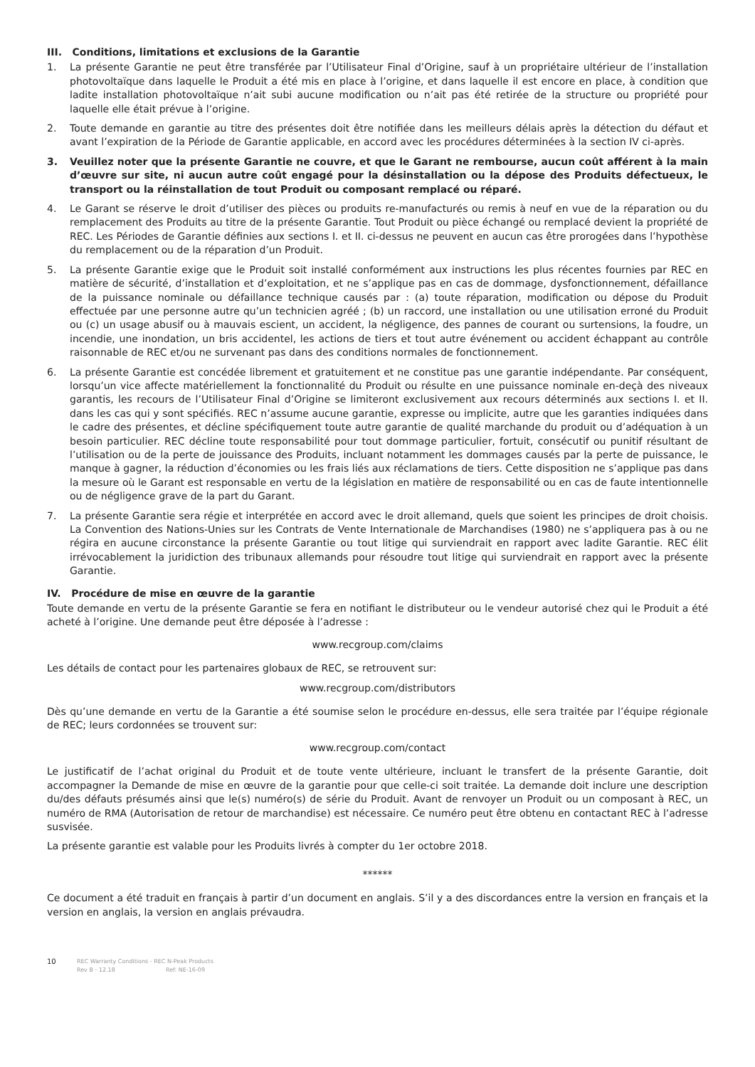III. Conditions, limitations et exclusions de la Garantie
1. La présente Garantie ne peut être transférée par l’Utilisateur Final d’Origine, sauf à un propriétaire ultérieur de l’installation photovoltaïque dans laquelle le Produit a été mis en place à l’origine, et dans laquelle il est encore en place, à condition que ladite installation photovoltaïque n’ait subi aucune modification ou n’ait pas été retirée de la structure ou propriété pour laquelle elle était prévue à l’origine.
2. Toute demande en garantie au titre des présentes doit être notifiée dans les meilleurs délais après la détection du défaut et avant l’expiration de la Période de Garantie applicable, en accord avec les procédures déterminées à la section IV ci-après.
3. Veuillez noter que la présente Garantie ne couvre, et que le Garant ne rembourse, aucun coût afférent à la main d’œuvre sur site, ni aucun autre coût engagé pour la désinstallation ou la dépose des Produits défectueux, le transport ou la réinstallation de tout Produit ou composant remplacé ou réparé.
4. Le Garant se réserve le droit d’utiliser des pièces ou produits re-manufacturés ou remis à neuf en vue de la réparation ou du remplacement des Produits au titre de la présente Garantie. Tout Produit ou pièce échangé ou remplacé devient la propriété de REC. Les Périodes de Garantie définies aux sections I. et II. ci-dessus ne peuvent en aucun cas être prorogées dans l’hypothèse du remplacement ou de la réparation d’un Produit.
5. La présente Garantie exige que le Produit soit installé conformément aux instructions les plus récentes fournies par REC en matière de sécurité, d’installation et d’exploitation, et ne s’applique pas en cas de dommage, dysfonctionnement, défaillance de la puissance nominale ou défaillance technique causés par : (a) toute réparation, modification ou dépose du Produit effectuée par une personne autre qu’un technicien agréé ; (b) un raccord, une installation ou une utilisation erroné du Produit ou (c) un usage abusif ou à mauvais escient, un accident, la négligence, des pannes de courant ou surtensions, la foudre, un incendie, une inondation, un bris accidentel, les actions de tiers et tout autre événement ou accident échappant au contrôle raisonnable de REC et/ou ne survenant pas dans des conditions normales de fonctionnement.
6. La présente Garantie est concédée librement et gratuitement et ne constitue pas une garantie indépendante. Par conséquent, lorsqu’un vice affecte matériellement la fonctionnalité du Produit ou résulte en une puissance nominale en-deçà des niveaux garantis, les recours de l’Utilisateur Final d’Origine se limiteront exclusivement aux recours déterminés aux sections I. et II. dans les cas qui y sont spécifiés. REC n’assume aucune garantie, expresse ou implicite, autre que les garanties indiquées dans le cadre des présentes, et décline spécifiquement toute autre garantie de qualité marchande du produit ou d’adéquation à un besoin particulier. REC décline toute responsabilité pour tout dommage particulier, fortuit, consécutif ou punitif résultant de l’utilisation ou de la perte de jouissance des Produits, incluant notamment les dommages causés par la perte de puissance, le manque à gagner, la réduction d’économies ou les frais liés aux réclamations de tiers. Cette disposition ne s’applique pas dans la mesure où le Garant est responsable en vertu de la législation en matière de responsabilité ou en cas de faute intentionnelle ou de négligence grave de la part du Garant.
7. La présente Garantie sera régie et interprétée en accord avec le droit allemand, quels que soient les principes de droit choisis. La Convention des Nations-Unies sur les Contrats de Vente Internationale de Marchandises (1980) ne s’appliquera pas à ou ne régira en aucune circonstance la présente Garantie ou tout litige qui surviendrait en rapport avec ladite Garantie. REC élit irrévocablement la juridiction des tribunaux allemands pour résoudre tout litige qui surviendrait en rapport avec la présente Garantie.
IV. Procédure de mise en œuvre de la garantie
Toute demande en vertu de la présente Garantie se fera en notifiant le distributeur ou le vendeur autorisé chez qui le Produit a été acheté à l’origine. Une demande peut être déposée à l’adresse :
www.recgroup.com/claims
Les détails de contact pour les partenaires globaux de REC, se retrouvent sur:
www.recgroup.com/distributors
Dès qu’une demande en vertu de la Garantie a été soumise selon le procédure en-dessus, elle sera traitée par l’équipe régionale de REC; leurs cordonnées se trouvent sur:
www.recgroup.com/contact
Le justificatif de l’achat original du Produit et de toute vente ultérieure, incluant le transfert de la présente Garantie, doit accompagner la Demande de mise en œuvre de la garantie pour que celle-ci soit traitée. La demande doit inclure une description du/des défauts présumés ainsi que le(s) numéro(s) de série du Produit. Avant de renvoyer un Produit ou un composant à REC, un numéro de RMA (Autorisation de retour de marchandise) est nécessaire. Ce numéro peut être obtenu en contactant REC à l’adresse susvisée.
La présente garantie est valable pour les Produits livrés à compter du 1er octobre 2018.
******
Ce document a été traduit en français à partir d’un document en anglais. S’il y a des discordances entre la version en français et la version en anglais, la version en anglais prévaudra.
10 REC Warranty Conditions - REC N-Peak Products
Rev B - 12.18 Ref: NE-16-09